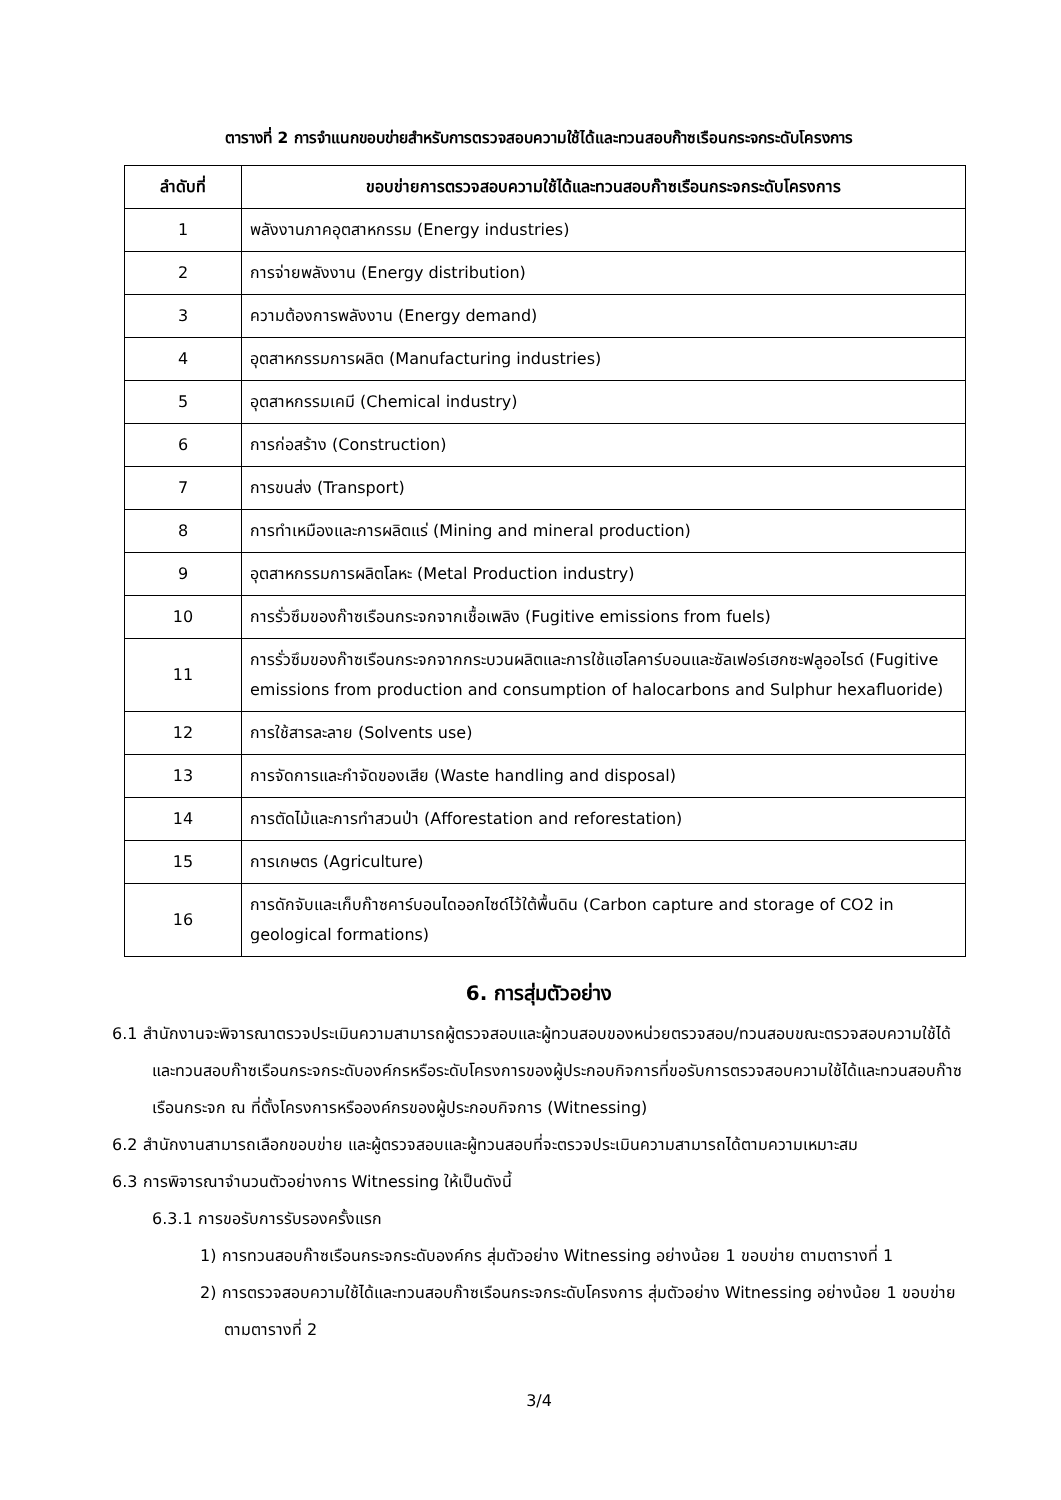ตารางที่ 2 การจำแนกขอบข่ายสำหรับการตรวจสอบความใช้ได้และทวนสอบก๊าซเรือนกระจกระดับโครงการ
| ลำดับที่ | ขอบข่ายการตรวจสอบความใช้ได้และทวนสอบก๊าซเรือนกระจกระดับโครงการ |
| --- | --- |
| 1 | พลังงานภาคอุตสาหกรรม (Energy industries) |
| 2 | การจ่ายพลังงาน (Energy distribution) |
| 3 | ความต้องการพลังงาน (Energy demand) |
| 4 | อุตสาหกรรมการผลิต (Manufacturing industries) |
| 5 | อุตสาหกรรมเคมี (Chemical industry) |
| 6 | การก่อสร้าง (Construction) |
| 7 | การขนส่ง (Transport) |
| 8 | การทำเหมืองและการผลิตแร่ (Mining and mineral production) |
| 9 | อุตสาหกรรมการผลิตโลหะ (Metal Production industry) |
| 10 | การรั่วซึมของก๊าซเรือนกระจกจากเชื้อเพลิง (Fugitive emissions from fuels) |
| 11 | การรั่วซึมของก๊าซเรือนกระจกจากกระบวนผลิตและการใช้แฮโลคาร์บอนและซัลเฟอร์เฮกซะฟลูออไรด์ (Fugitive emissions from production and consumption of halocarbons and Sulphur hexafluoride) |
| 12 | การใช้สารละลาย (Solvents use) |
| 13 | การจัดการและกำจัดของเสีย (Waste handling and disposal) |
| 14 | การตัดไม้และการทำสวนป่า (Afforestation and reforestation) |
| 15 | การเกษตร (Agriculture) |
| 16 | การดักจับและเก็บก๊าซคาร์บอนไดออกไซด์ไว้ใต้พื้นดิน (Carbon capture and storage of CO2 in geological formations) |
6. การสุ่มตัวอย่าง
6.1 สำนักงานจะพิจารณาตรวจประเมินความสามารถผู้ตรวจสอบและผู้ทวนสอบของหน่วยตรวจสอบ/ทวนสอบขณะตรวจสอบความใช้ได้และทวนสอบก๊าซเรือนกระจกระดับองค์กรหรือระดับโครงการของผู้ประกอบกิจการที่ขอรับการตรวจสอบความใช้ได้และทวนสอบก๊าซเรือนกระจก ณ ที่ตั้งโครงการหรือองค์กรของผู้ประกอบกิจการ (Witnessing)
6.2 สำนักงานสามารถเลือกขอบข่าย และผู้ตรวจสอบและผู้ทวนสอบที่จะตรวจประเมินความสามารถได้ตามความเหมาะสม
6.3 การพิจารณาจำนวนตัวอย่างการ Witnessing ให้เป็นดังนี้
6.3.1 การขอรับการรับรองครั้งแรก
1) การทวนสอบก๊าซเรือนกระจกระดับองค์กร สุ่มตัวอย่าง Witnessing อย่างน้อย 1 ขอบข่าย ตามตารางที่ 1
2) การตรวจสอบความใช้ได้และทวนสอบก๊าซเรือนกระจกระดับโครงการ สุ่มตัวอย่าง Witnessing อย่างน้อย 1 ขอบข่าย ตามตารางที่ 2
3/4